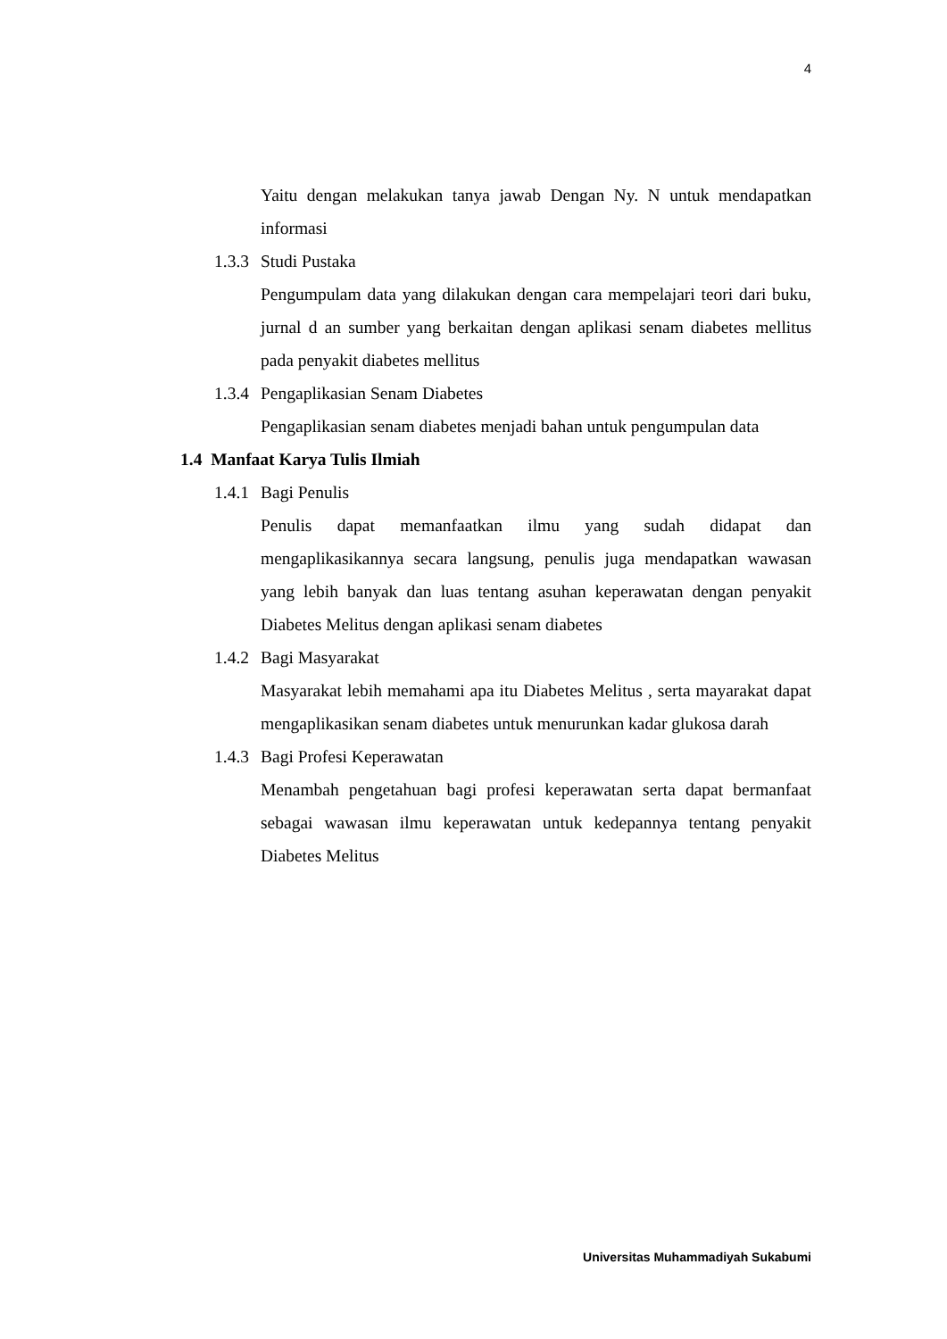4
Yaitu dengan melakukan tanya jawab Dengan Ny. N untuk mendapatkan informasi
1.3.3 Studi Pustaka
Pengumpulam data yang dilakukan dengan cara mempelajari teori dari buku, jurnal d an sumber yang berkaitan dengan aplikasi senam diabetes mellitus pada penyakit diabetes mellitus
1.3.4 Pengaplikasian Senam Diabetes
Pengaplikasian senam diabetes menjadi bahan untuk pengumpulan data
1.4 Manfaat Karya Tulis Ilmiah
1.4.1 Bagi Penulis
Penulis dapat memanfaatkan ilmu yang sudah didapat dan mengaplikasikannya secara langsung, penulis juga mendapatkan wawasan yang lebih banyak dan luas tentang asuhan keperawatan dengan penyakit Diabetes Melitus dengan aplikasi senam diabetes
1.4.2 Bagi Masyarakat
Masyarakat lebih memahami apa itu Diabetes Melitus , serta mayarakat dapat mengaplikasikan senam diabetes untuk menurunkan kadar glukosa darah
1.4.3 Bagi Profesi Keperawatan
Menambah pengetahuan bagi profesi keperawatan serta dapat bermanfaat sebagai wawasan ilmu keperawatan untuk kedepannya tentang penyakit Diabetes Melitus
Universitas Muhammadiyah Sukabumi